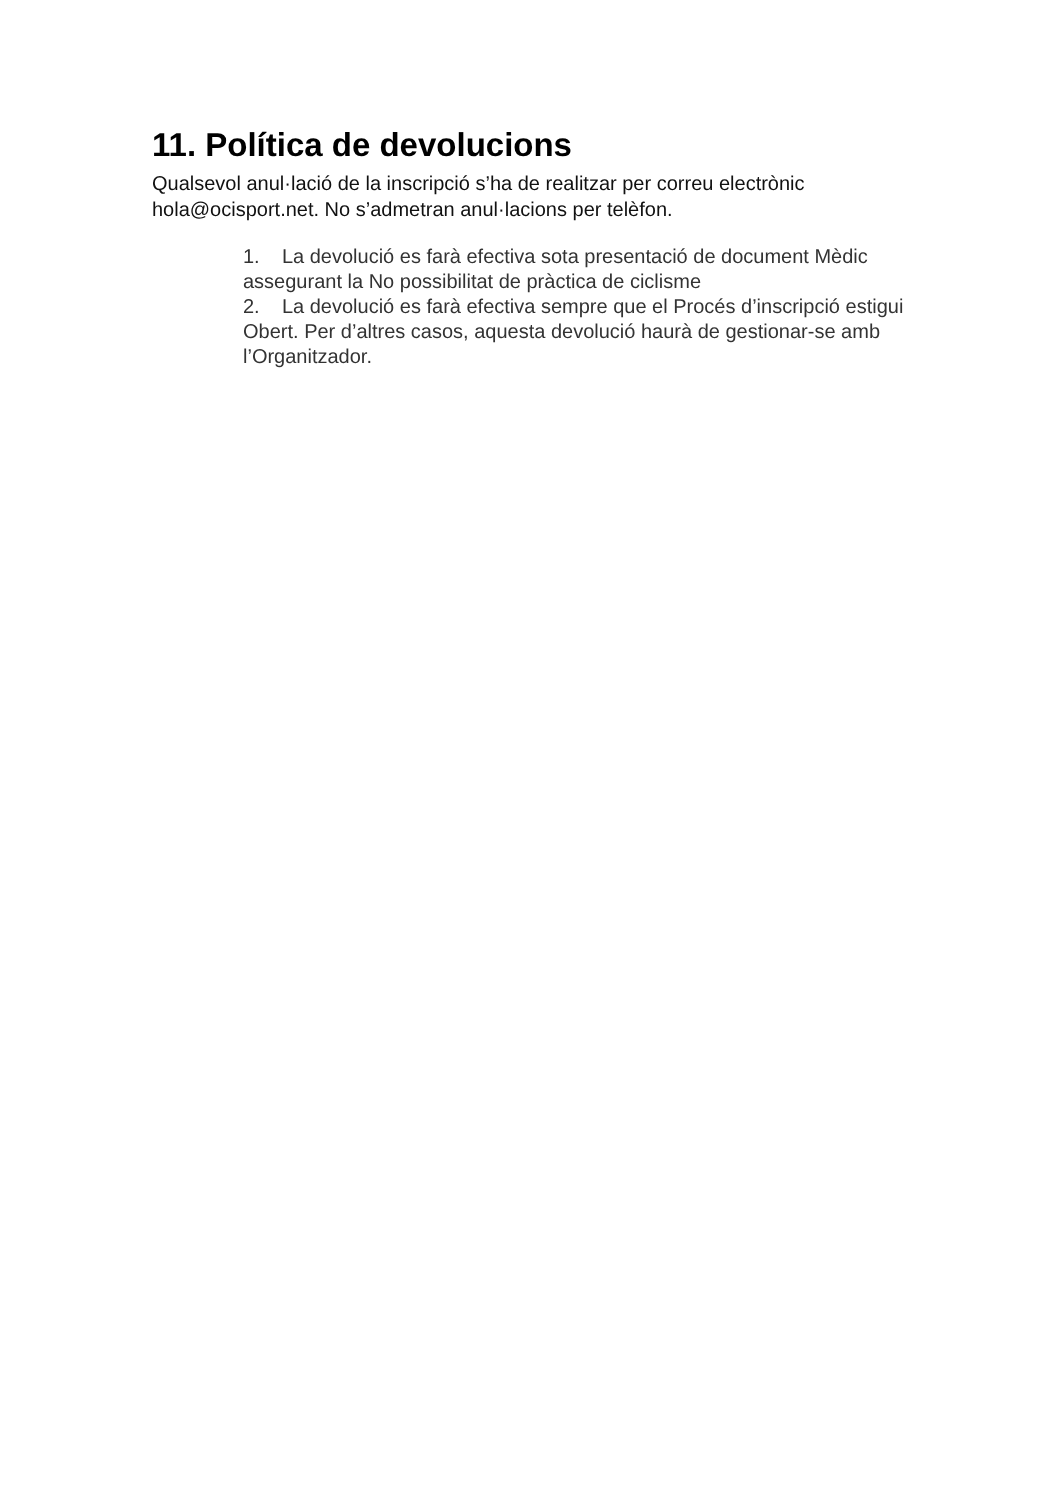11. Política de devolucions
Qualsevol anul·lació de la inscripció s’ha de realitzar per correu electrònic hola@ocisport.net. No s’admetran anul·lacions per telèfon.
1. La devolució es farà efectiva sota presentació de document Mèdic assegurant la No possibilitat de pràctica de ciclisme
2. La devolució es farà efectiva sempre que el Procés d’inscripció estigui Obert. Per d’altres casos, aquesta devolució haurà de gestionar-se amb l’Organitzador.